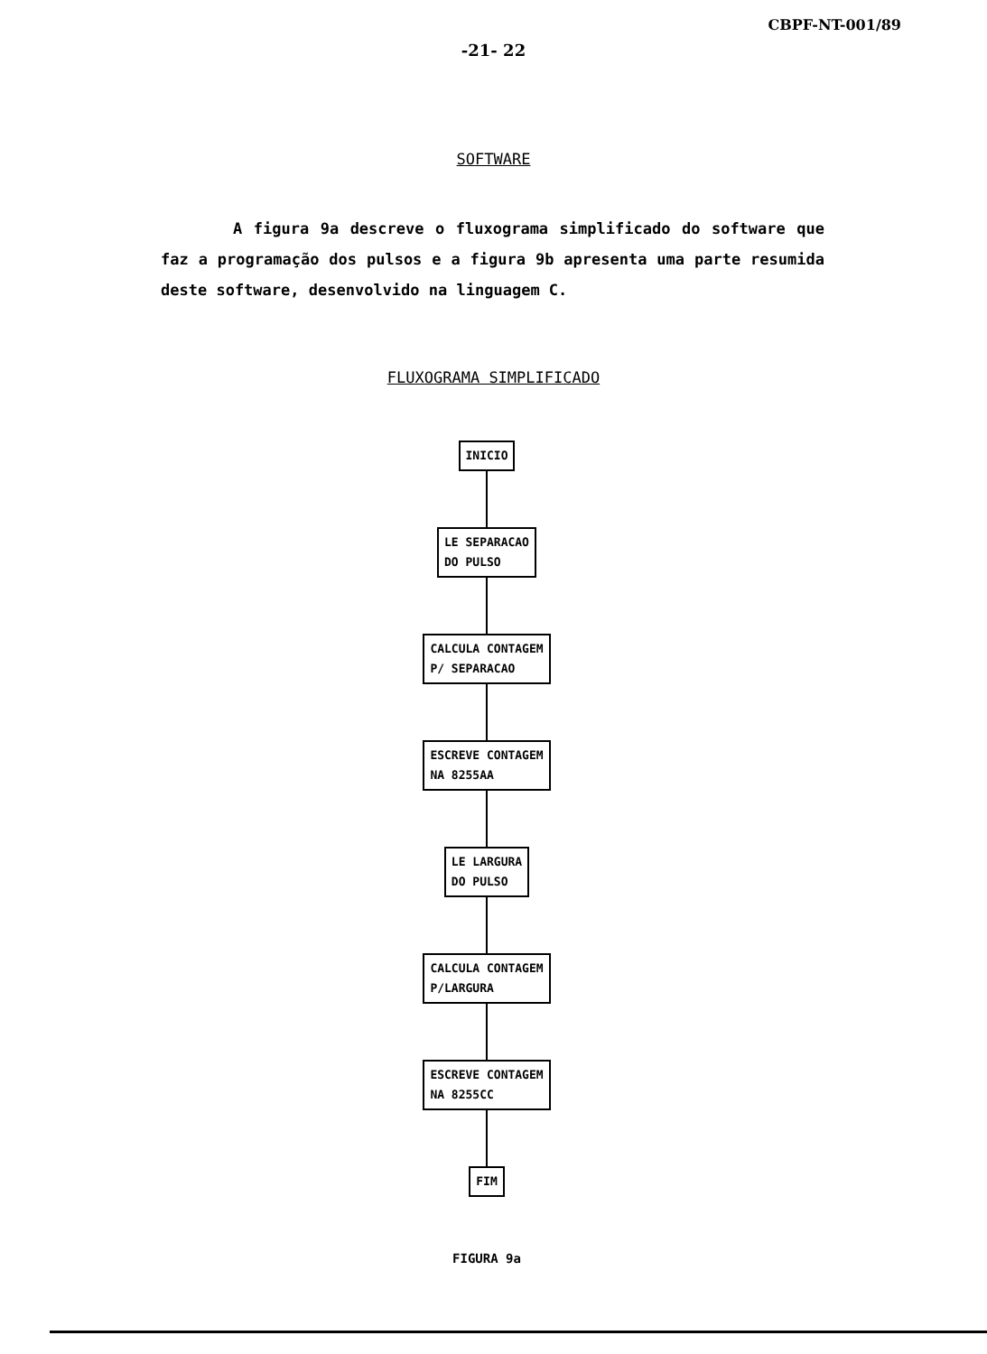CBPF-NT-001/89
-21- 22
SOFTWARE
A figura 9a descreve o fluxograma simplificado do software que faz a programação dos pulsos e a figura 9b apresenta uma parte resumida deste software, desenvolvido na linguagem C.
FLUXOGRAMA SIMPLIFICADO
INICIO
LE SEPARACAO
DO PULSO
CALCULA CONTAGEM
P/ SEPARACAO
ESCREVE CONTAGEM
NA 8255AA
LE LARGURA
DO PULSO
CALCULA CONTAGEM
P/LARGURA
ESCREVE CONTAGEM
NA 8255CC
FIM
FIGURA 9a